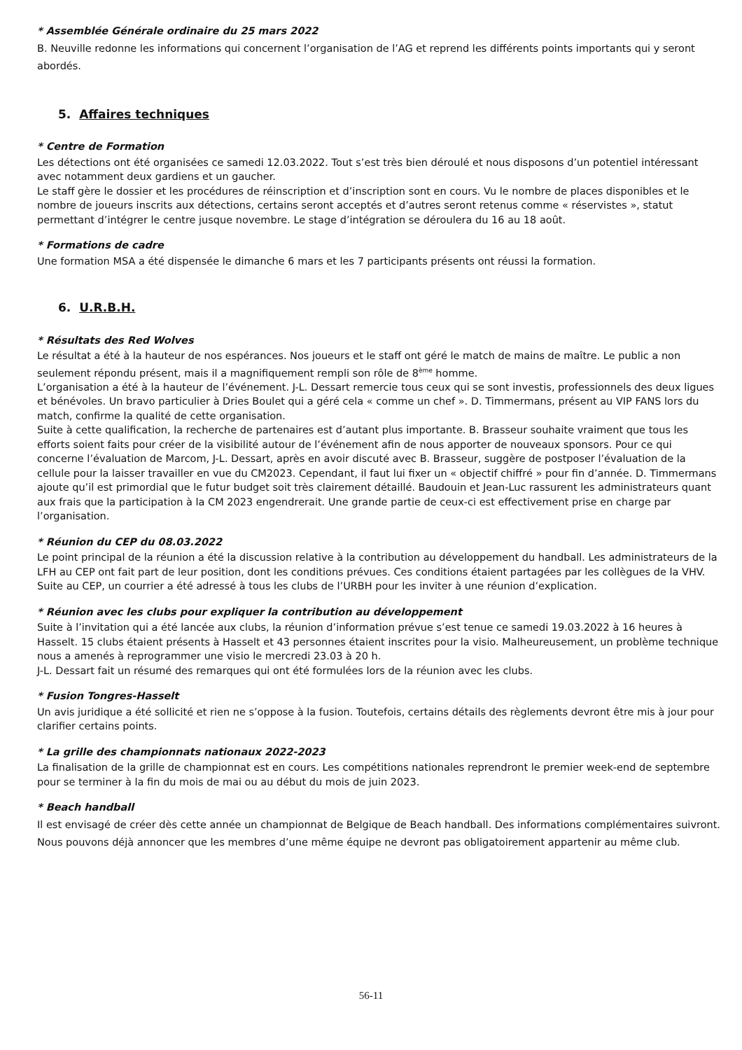* Assemblée Générale ordinaire du 25 mars 2022
B. Neuville redonne les informations qui concernent l’organisation de l’AG et reprend les différents points importants qui y seront abordés.
5. Affaires techniques
* Centre de Formation
Les détections ont été organisées ce samedi 12.03.2022. Tout s’est très bien déroulé et nous disposons d’un potentiel intéressant avec notamment deux gardiens et un gaucher.
Le staff gère le dossier et les procédures de réinscription et d’inscription sont en cours. Vu le nombre de places disponibles et le nombre de joueurs inscrits aux détections, certains seront acceptés et d’autres seront retenus comme « réservistes », statut permettant d’intégrer le centre jusque novembre. Le stage d’intégration se déroulera du 16 au 18 août.
* Formations de cadre
Une formation MSA a été dispensée le dimanche 6 mars et les 7 participants présents ont réussi la formation.
6. U.R.B.H.
* Résultats des Red Wolves
Le résultat a été à la hauteur de nos espérances. Nos joueurs et le staff ont géré le match de mains de maître. Le public a non seulement répondu présent, mais il a magnifiquement rempli son rôle de 8<sup>ème</sup> homme.
L’organisation a été à la hauteur de l’événement. J-L. Dessart remercie tous ceux qui se sont investis, professionnels des deux ligues et bénévoles. Un bravo particulier à Dries Boulet qui a géré cela « comme un chef ». D. Timmermans, présent au VIP FANS lors du match, confirme la qualité de cette organisation.
Suite à cette qualification, la recherche de partenaires est d’autant plus importante. B. Brasseur souhaite vraiment que tous les efforts soient faits pour créer de la visibilité autour de l’événement afin de nous apporter de nouveaux sponsors. Pour ce qui concerne l’évaluation de Marcom, J-L. Dessart, après en avoir discuté avec B. Brasseur, suggère de postposer l’évaluation de la cellule pour la laisser travailler en vue du CM2023. Cependant, il faut lui fixer un « objectif chiffré » pour fin d’année. D. Timmermans ajoute qu’il est primordial que le futur budget soit très clairement détaillé. Baudouin et Jean-Luc rassurent les administrateurs quant aux frais que la participation à la CM 2023 engendrerait. Une grande partie de ceux-ci est effectivement prise en charge par l’organisation.
* Réunion du CEP du 08.03.2022
Le point principal de la réunion a été la discussion relative à la contribution au développement du handball. Les administrateurs de la LFH au CEP ont fait part de leur position, dont les conditions prévues. Ces conditions étaient partagées par les collègues de la VHV.
Suite au CEP, un courrier a été adressé à tous les clubs de l’URBH pour les inviter à une réunion d’explication.
* Réunion avec les clubs pour expliquer la contribution au développement
Suite à l’invitation qui a été lancée aux clubs, la réunion d’information prévue s’est tenue ce samedi 19.03.2022 à 16 heures à Hasselt. 15 clubs étaient présents à Hasselt et 43 personnes étaient inscrites pour la visio. Malheureusement, un problème technique nous a amenés à reprogrammer une visio le mercredi 23.03 à 20 h.
J-L. Dessart fait un résumé des remarques qui ont été formulées lors de la réunion avec les clubs.
* Fusion Tongres-Hasselt
Un avis juridique a été sollicité et rien ne s’oppose à la fusion. Toutefois, certains détails des règlements devront être mis à jour pour clarifier certains points.
* La grille des championnats nationaux 2022-2023
La finalisation de la grille de championnat est en cours. Les compétitions nationales reprendront le premier week-end de septembre pour se terminer à la fin du mois de mai ou au début du mois de juin 2023.
* Beach handball
Il est envisagé de créer dès cette année un championnat de Belgique de Beach handball. Des informations complémentaires suivront. Nous pouvons déjà annoncer que les membres d’une même équipe ne devront pas obligatoirement appartenir au même club.
56-11